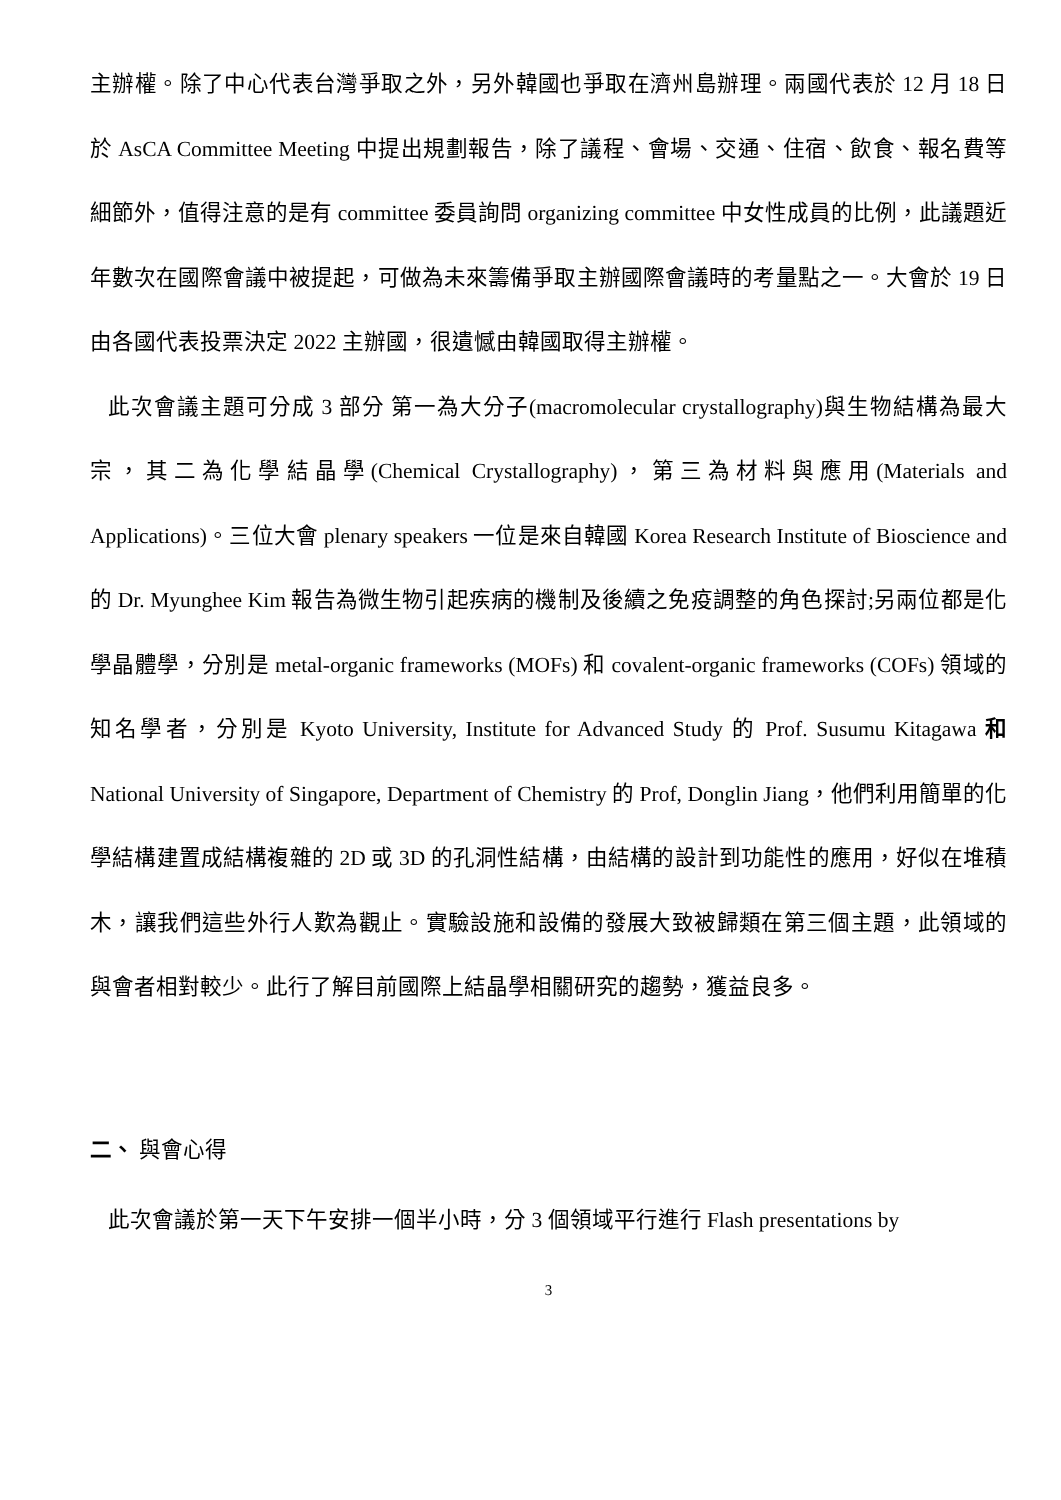主辦權。除了中心代表台灣爭取之外，另外韓國也爭取在濟州島辦理。兩國代表於 12 月 18 日於 AsCA Committee Meeting 中提出規劃報告，除了議程、會場、交通、住宿、飲食、報名費等細節外，值得注意的是有 committee 委員詢問 organizing committee 中女性成員的比例，此議題近年數次在國際會議中被提起，可做為未來籌備爭取主辦國際會議時的考量點之一。大會於 19 日由各國代表投票決定 2022 主辦國，很遺憾由韓國取得主辦權。
此次會議主題可分成 3 部分 第一為大分子(macromolecular crystallography)與生物結構為最大宗，其二為化學結晶學(Chemical Crystallography)，第三為材料與應用(Materials and Applications)。三位大會 plenary speakers 一位是來自韓國 Korea Research Institute of Bioscience and 的 Dr. Myunghee Kim 報告為微生物引起疾病的機制及後續之免疫調整的角色探討;另兩位都是化學晶體學，分別是 metal-organic frameworks (MOFs) 和 covalent-organic frameworks (COFs) 領域的知名學者，分別是 Kyoto University, Institute for Advanced Study 的 Prof. Susumu Kitagawa 和 National University of Singapore, Department of Chemistry 的 Prof, Donglin Jiang，他們利用簡單的化學結構建置成結構複雜的 2D 或 3D 的孔洞性結構，由結構的設計到功能性的應用，好似在堆積木，讓我們這些外行人歎為觀止。實驗設施和設備的發展大致被歸類在第三個主題，此領域的與會者相對較少。此行了解目前國際上結晶學相關研究的趨勢，獲益良多。
二、 與會心得
此次會議於第一天下午安排一個半小時，分 3 個領域平行進行 Flash presentations by
3